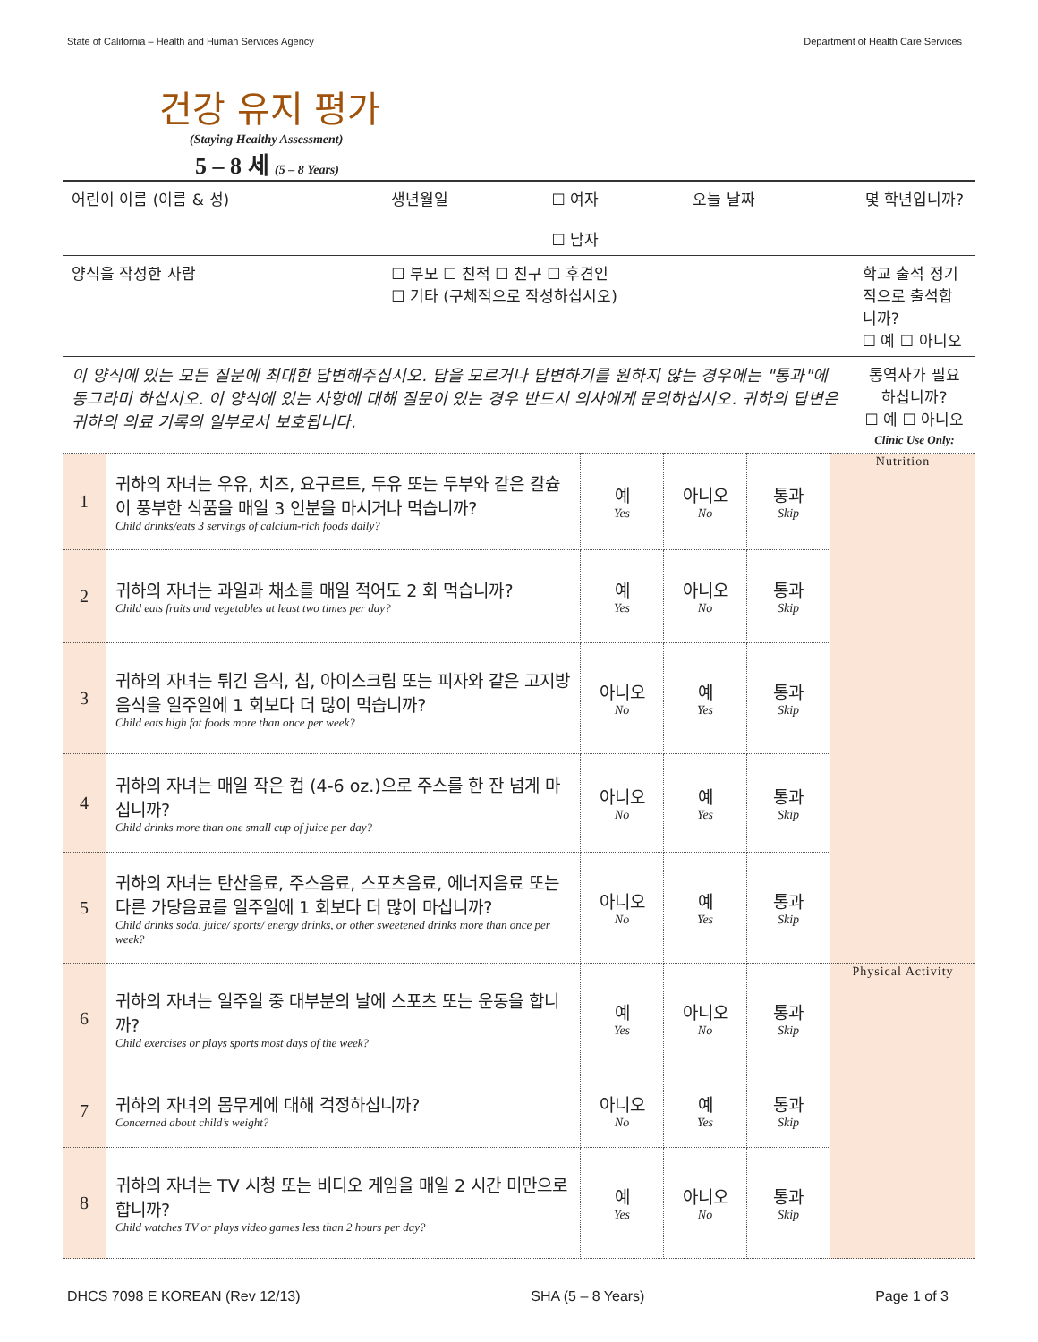State of California – Health and Human Services Agency Department of Health Care Services
건강 유지 평가
(Staying Healthy Assessment)
5 – 8 세 (5 – 8 Years)
| 어린이 이름 (이름 & 성) | 생년월일 | ☐ 여자 ☐ 남자 | 오늘 날짜 | 몇 학년입니까? |
| 양식을 작성한 사람 | ☐ 부모 ☐ 친척 ☐ 친구 ☐ 후견인 ☐ 기타 (구체적으로 작성하십시오) | | | 학교 출석 정기적으로 출석합니까? ☐ 예 ☐ 아니오 |
| 이 양식에 있는 모든 질문에 최대한 답변해주십시오. 답을 모르거나 답변하기를 원하지 않는 경우에는 "통과"에 동그라미 하십시오. 이 양식에 있는 사항에 대해 질문이 있는 경우 반드시 의사에게 문의하십시오. 귀하의 답변은 귀하의 의료 기록의 일부로서 보호됩니다. | | | | 통역사가 필요하십니까? ☐ 예 ☐ 아니오 Clinic Use Only: |
| 1 | 귀하의 자녀는 우유, 치즈, 요구르트, 두유 또는 두부와 같은 칼슘이 풍부한 식품을 매일 3 인분을 마시거나 먹습니까? Child drinks/eats 3 servings of calcium-rich foods daily? | 예 Yes | 아니오 No | 통과 Skip | Nutrition |
| 2 | 귀하의 자녀는 과일과 채소를 매일 적어도 2 회 먹습니까? Child eats fruits and vegetables at least two times per day? | 예 Yes | 아니오 No | 통과 Skip | |
| 3 | 귀하의 자녀는 튀긴 음식, 칩, 아이스크림 또는 피자와 같은 고지방 음식을 일주일에 1 회보다 더 많이 먹습니까? Child eats high fat foods more than once per week? | 아니오 No | 예 Yes | 통과 Skip | |
| 4 | 귀하의 자녀는 매일 작은 컵 (4-6 oz.)으로 주스를 한 잔 넘게 마십니까? Child drinks more than one small cup of juice per day? | 아니오 No | 예 Yes | 통과 Skip | |
| 5 | 귀하의 자녀는 탄산음료, 주스음료, 스포츠음료, 에너지음료 또는 다른 가당음료를 일주일에 1 회보다 더 많이 마십니까? Child drinks soda, juice/ sports/ energy drinks, or other sweetened drinks more than once per week? | 아니오 No | 예 Yes | 통과 Skip | |
| 6 | 귀하의 자녀는 일주일 중 대부분의 날에 스포츠 또는 운동을 합니까? Child exercises or plays sports most days of the week? | 예 Yes | 아니오 No | 통과 Skip | Physical Activity |
| 7 | 귀하의 자녀의 몸무게에 대해 걱정하십니까? Concerned about child’s weight? | 아니오 No | 예 Yes | 통과 Skip | |
| 8 | 귀하의 자녀는 TV 시청 또는 비디오 게임을 매일 2 시간 미만으로 합니까? Child watches TV or plays video games less than 2 hours per day? | 예 Yes | 아니오 No | 통과 Skip | |
DHCS 7098 E KOREAN (Rev 12/13) SHA (5 – 8 Years) Page 1 of 3